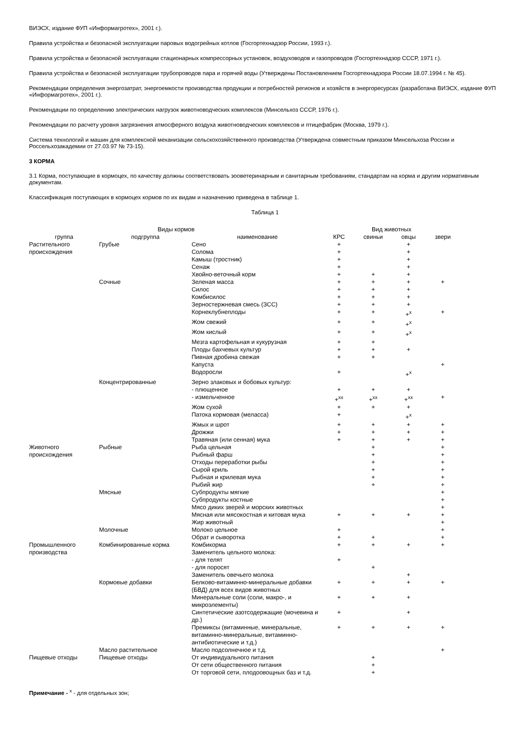ВИЭСХ, издание ФУП «Информагротех», 2001 г.).
Правила устройства и безопасной эксплуатации паровых водогрейных котлов (Госгортехнадзор России, 1993 г.).
Правила устройства и безопасной эксплуатации стационарных компрессорных установок, воздуховодов и газопроводов (Госгортехнадзор СССР, 1971 г.).
Правила устройства и безопасной эксплуатации трубопроводов пара и горячей воды (Утверждены Постановлением Госгортехнадзора России 18.07.1994 г. № 45).
Рекомендации определения энергозатрат, энергоемкости производства продукции и потребностей регионов и хозяйств в энергоресурсах (разработана ВИЭСХ, издание ФУП «Информагротех», 2001 г.).
Рекомендации по определению электрических нагрузок животноводческих комплексов (Минсельхоз СССР, 1976 г.).
Рекомендации по расчету уровня загрязнения атмосферного воздуха животноводческих комплексов и птицефабрик (Москва, 1979 г.).
Система технологий и машин для комплексной механизации сельскохозяйственного производства (Утверждена совместным приказом Минсельхоза России и Россельхозакадемии от 27.03.97 № 73-15).
3 КОРМА
3.1 Корма, поступающие в кормоцех, по качеству должны соответствовать зооветеринарным и санитарным требованиям, стандартам на корма и другим нормативным документам.
Классификация поступающих в кормоцех кормов по их видам и назначению приведена в таблице 1.
Таблица 1
| Виды кормов | | | Вид животных | | | |
| --- | --- | --- | --- | --- | --- | --- |
| группа | подгруппа | наименование | КРС | свиньи | овцы | звери |
| Растительного происхождения | Грубые | Сено | + | | + | |
| | | Солома | + | | + | |
| | | Камыш (тростник) | + | | + | |
| | | Сенаж | + | | + | |
| | | Хвойно-веточный корм | + | + | + | |
| | Сочные | Зеленая масса | + | + | + | + |
| | | Силос | + | + | + | |
| | | Комбисилос | + | + | + | |
| | | Зерностержневая смесь (ЗСС) | + | + | + | |
| | | Корнеклубнеплоды | + | + | +<sup>х</sup> | + |
| | | Жом свежий | + | + | +<sup>х</sup> | |
| | | Жом кислый | + | + | +<sup>х</sup> | |
| | | Мезга картофельная и кукурузная | + | + | | |
| | | Плоды бахчевых культур | + | + | + | |
| | | Пивная дробина свежая | + | + | | |
| | | Капуста | | | | + |
| | | Водоросли | + | | +<sup>х</sup> | |
| | Концентрированные | Зерно злаковых и бобовых культур: | | | | |
| | | - плющенное | + | + | + | |
| | | - измельченное | +<sup>хх</sup> | +<sup>хх</sup> | +<sup>хх</sup> | + |
| | | Жом сухой | + | + | + | |
| | | Патока кормовая (меласса) | + | | +<sup>х</sup> | |
| | | Жмых и шрот | + | + | + | + |
| | | Дрожжи | + | + | + | + |
| | | Травяная (или сенная) мука | + | + | + | + |
| Животного происхождения | Рыбные | Рыба цельная | | + | | + |
| | | Рыбный фарш | | + | | + |
| | | Отходы переработки рыбы | | + | | + |
| | | Сырой криль | | + | | + |
| | | Рыбная и крилевая мука | | + | | + |
| | | Рыбий жир | | + | | + |
| | Мясные | Субпродукты мягкие | | | | + |
| | | Субпродукты костные | | | | + |
| | | Мясо диких зверей и морских животных | | | | + |
| | | Мясная или мясокостная и китовая мука | + | + | + | + |
| | | Жир животный | | | | + |
| | Молочные | Молоко цельное | + | | | + |
| | | Обрат и сыворотка | + | + | | + |
| Промышленного производства | Комбинированные корма | Комбикорма | + | + | + | + |
| | | Заменитель цельного молока: | | | | |
| | | - для телят | + | | | |
| | | - для поросят | | + | | |
| | | Заменитель овечьего молока | | | + | |
| | Кормовые добавки | Белково-витаминно-минеральные добавки (БВД) для всех видов животных | + | + | + | + |
| | | Минеральные соли (соли, макро-, и микроэлементы) | + | + | + | |
| | | Синтетические азотсодержащие (мочевина и др.) | + | | + | |
| | | Премиксы (витаминные, минеральные, витаминно-минеральные, витаминно-антибиотические и т.д.) | + | + | + | + |
| | Масло растительное | Масло подсолнечное и т.д. | | | | + |
| Пищевые отходы | Пищевые отходы | От индивидуального питания | | + | | |
| | | От сети общественного питания | | + | | |
| | | От торговой сети, плодоовощных баз и т.д. | | + | | |
Примечание - <sup>х</sup> - для отдельных зон;